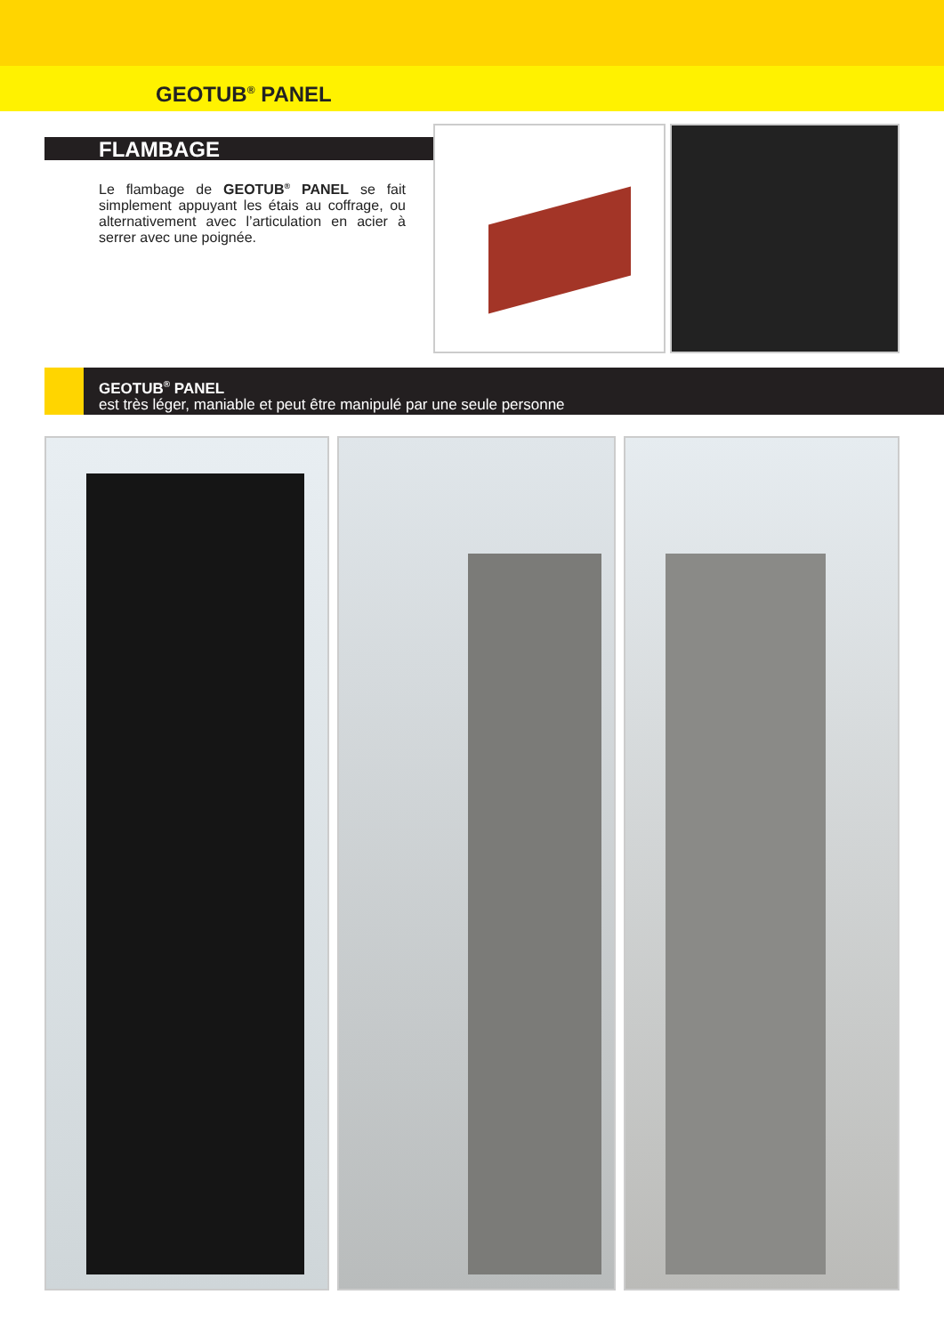GEOTUB<sup>®</sup> PANEL
FLAMBAGE
Le flambage de GEOTUB<sup>®</sup> PANEL se fait simplement appuyant les étais au coffrage, ou alternativement avec l’articulation en acier à serrer avec une poignée.
GEOTUB<sup>®</sup> PANEL
est très léger, maniable et peut être manipulé par une seule personne